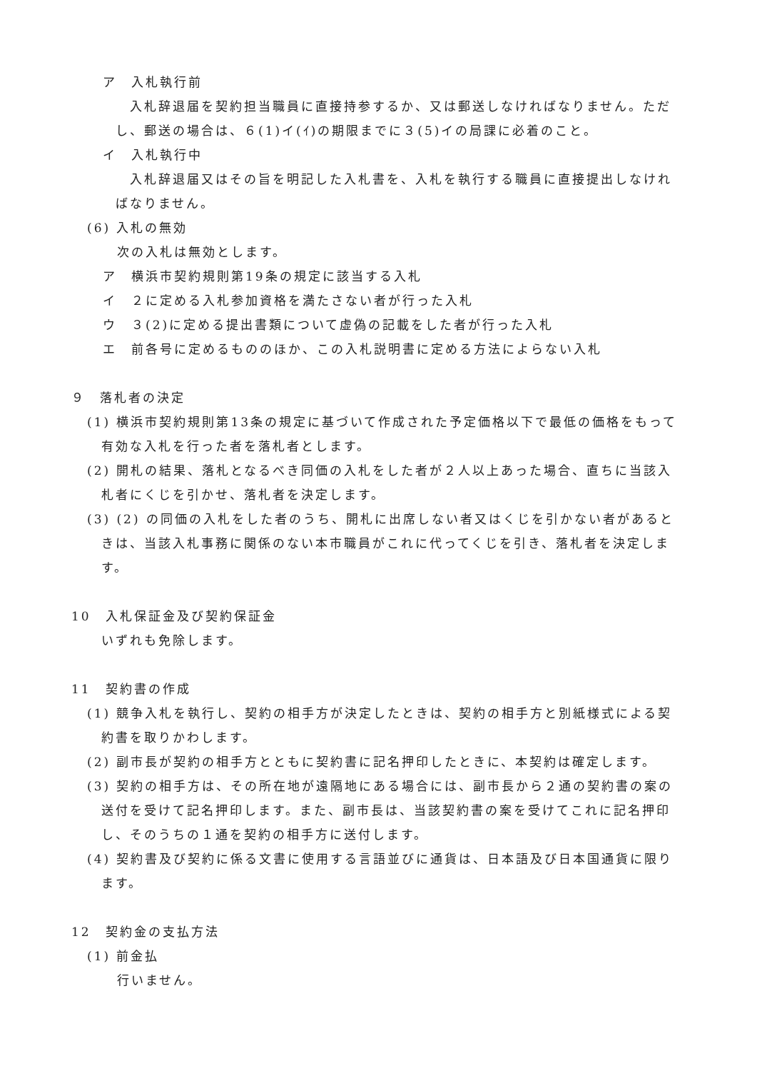ア　入札執行前
入札辞退届を契約担当職員に直接持参するか、又は郵送しなければなりません。ただし、郵送の場合は、６(1)イ(ｲ)の期限までに３(5)イの局課に必着のこと。
イ　入札執行中
入札辞退届又はその旨を明記した入札書を、入札を執行する職員に直接提出しなければなりません。
(6) 入札の無効
次の入札は無効とします。
ア　横浜市契約規則第19条の規定に該当する入札
イ　２に定める入札参加資格を満たさない者が行った入札
ウ　３(2)に定める提出書類について虚偽の記載をした者が行った入札
エ　前各号に定めるもののほか、この入札説明書に定める方法によらない入札
９　落札者の決定
(1) 横浜市契約規則第13条の規定に基づいて作成された予定価格以下で最低の価格をもって有効な入札を行った者を落札者とします。
(2) 開札の結果、落札となるべき同価の入札をした者が２人以上あった場合、直ちに当該入札者にくじを引かせ、落札者を決定します。
(3) (2) の同価の入札をした者のうち、開札に出席しない者又はくじを引かない者があるときは、当該入札事務に関係のない本市職員がこれに代ってくじを引き、落札者を決定します。
10　入札保証金及び契約保証金
いずれも免除します。
11　契約書の作成
(1) 競争入札を執行し、契約の相手方が決定したときは、契約の相手方と別紙様式による契約書を取りかわします。
(2) 副市長が契約の相手方とともに契約書に記名押印したときに、本契約は確定します。
(3) 契約の相手方は、その所在地が遠隔地にある場合には、副市長から２通の契約書の案の送付を受けて記名押印します。また、副市長は、当該契約書の案を受けてこれに記名押印し、そのうちの１通を契約の相手方に送付します。
(4) 契約書及び契約に係る文書に使用する言語並びに通貨は、日本語及び日本国通貨に限ります。
12　契約金の支払方法
(1) 前金払
行いません。